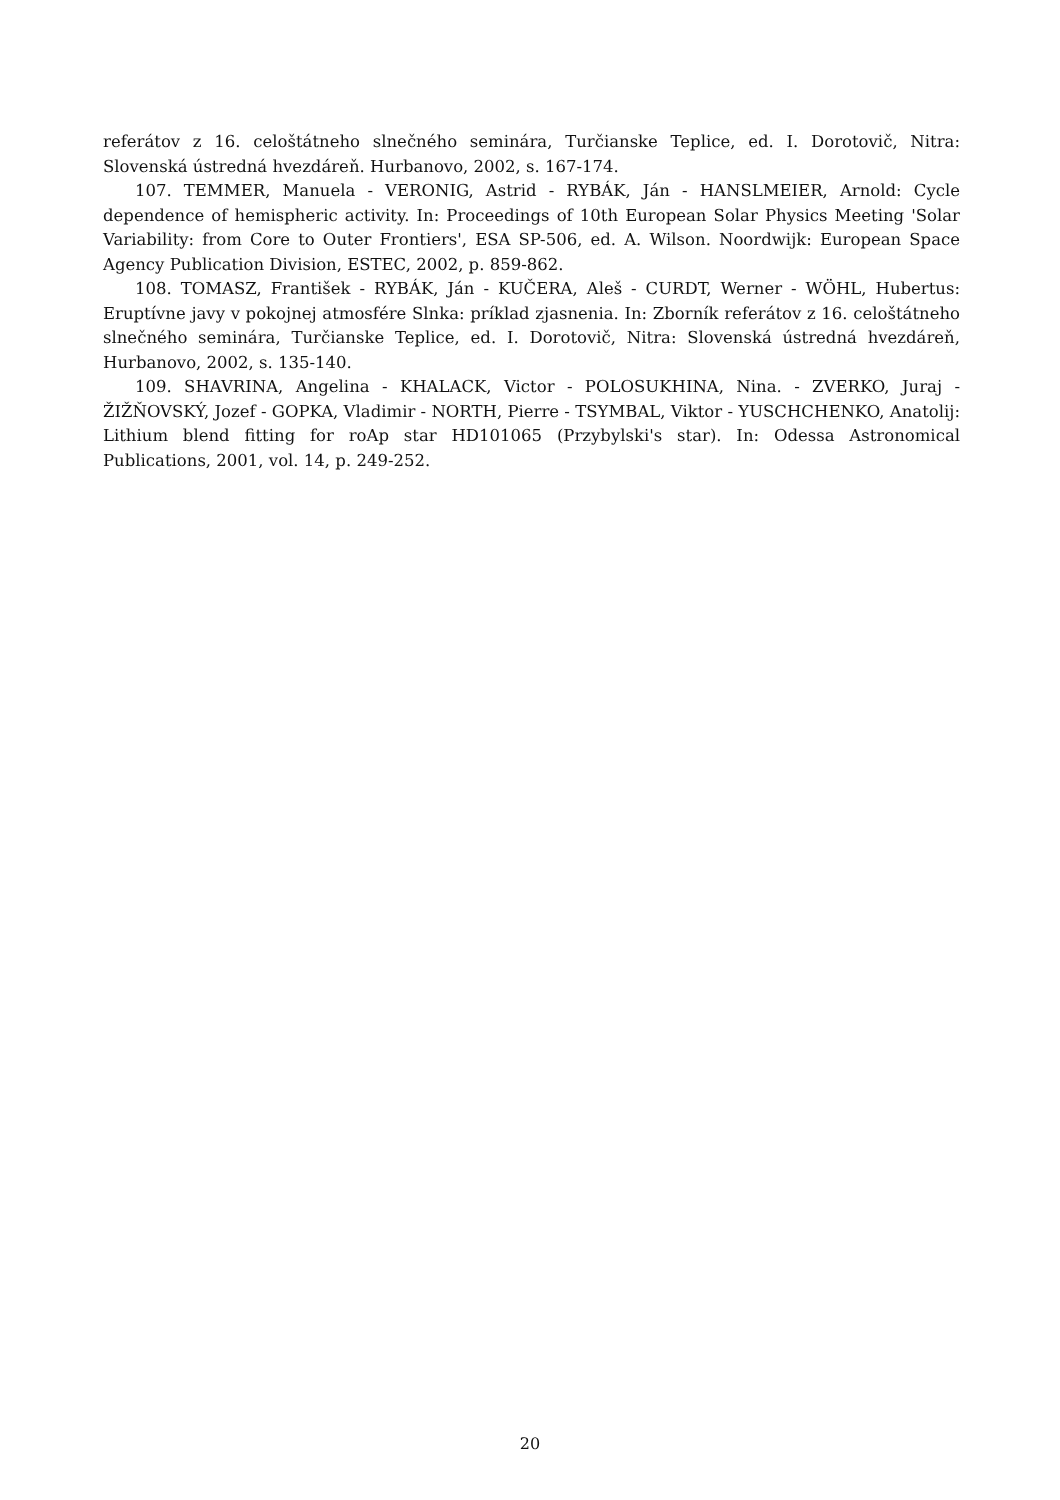referátov z 16. celoštátneho slnečného seminára, Turčianske Teplice, ed. I. Dorotovič, Nitra: Slovenská ústredná hvezdáreň. Hurbanovo, 2002, s. 167-174.
107. TEMMER, Manuela - VERONIG, Astrid - RYBÁK, Ján - HANSLMEIER, Arnold: Cycle dependence of hemispheric activity. In: Proceedings of 10th European Solar Physics Meeting 'Solar Variability: from Core to Outer Frontiers', ESA SP-506, ed. A. Wilson. Noordwijk: European Space Agency Publication Division, ESTEC, 2002, p. 859-862.
108. TOMASZ, František - RYBÁK, Ján - KUČERA, Aleš - CURDT, Werner - WÖHL, Hubertus: Eruptívne javy v pokojnej atmosfére Slnka: príklad zjasnenia. In: Zborník referátov z 16. celoštátneho slnečného seminára, Turčianske Teplice, ed. I. Dorotovič, Nitra: Slovenská ústredná hvezdáreň, Hurbanovo, 2002, s. 135-140.
109. SHAVRINA, Angelina - KHALACK, Victor - POLOSUKHINA, Nina. - ZVERKO, Juraj - ŽIŽŇOVSKÝ, Jozef - GOPKA, Vladimir - NORTH, Pierre - TSYMBAL, Viktor - YUSCHCHENKO, Anatolij: Lithium blend fitting for roAp star HD101065 (Przybylski's star). In: Odessa Astronomical Publications, 2001, vol. 14, p. 249-252.
20